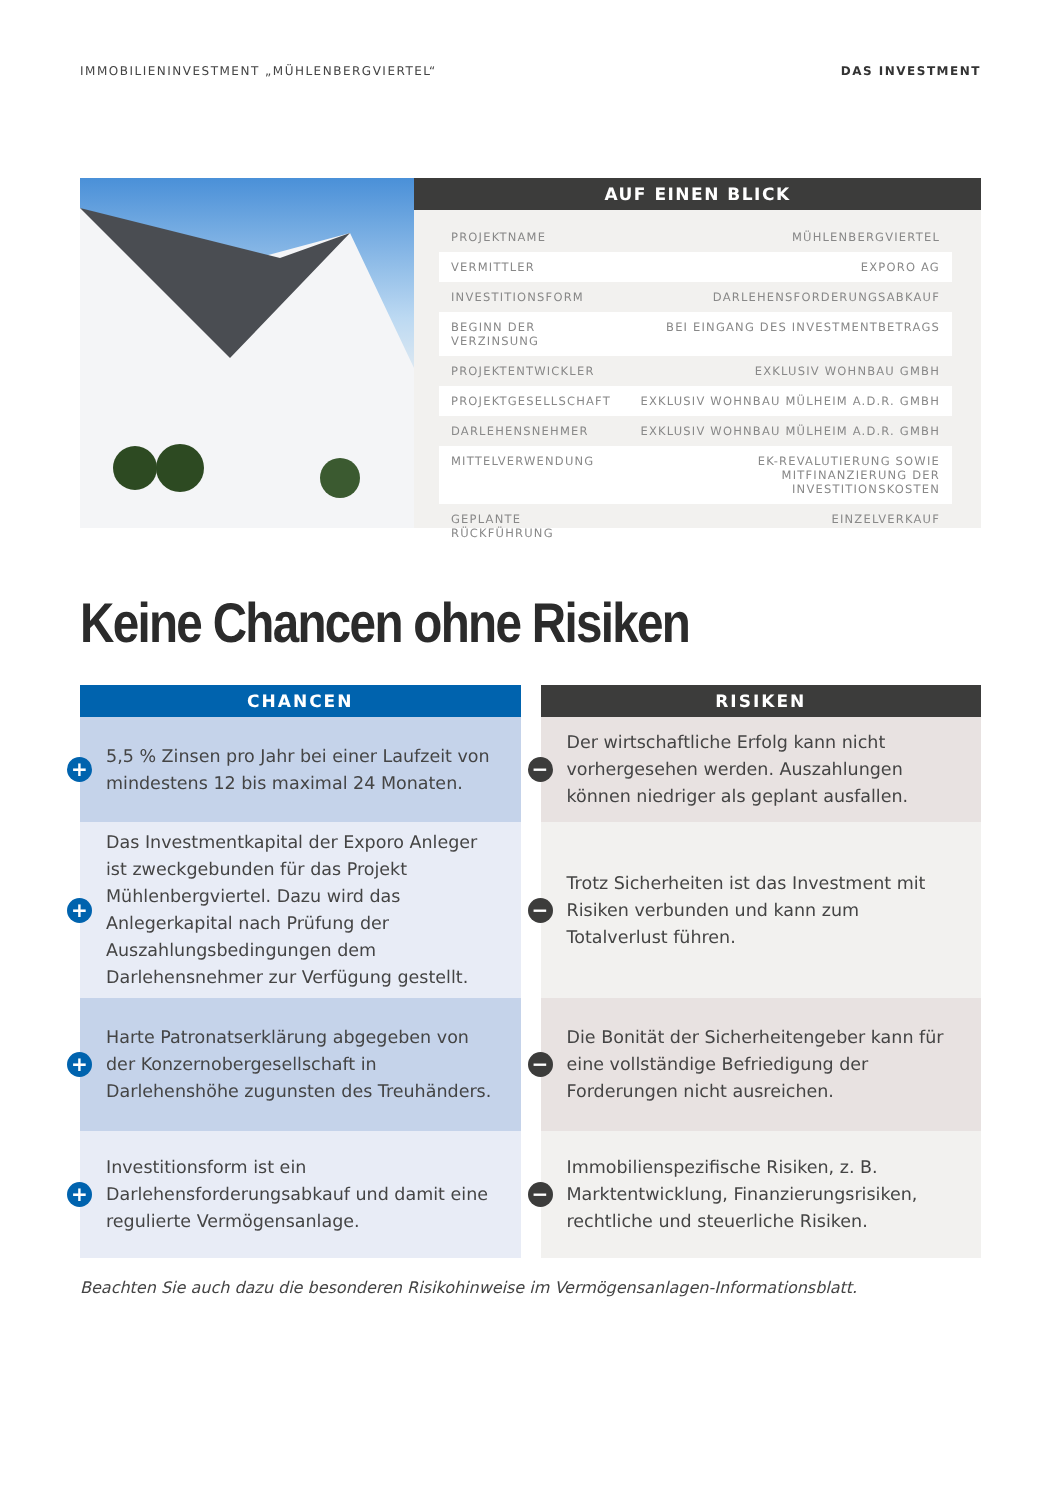IMMOBILIENINVESTMENT „MÜHLENBERGVIERTEL“DAS INVESTMENT
AUF EINEN BLICK
| PROJEKTNAME | MÜHLENBERGVIERTEL |
| VERMITTLER | EXPORO AG |
| INVESTITIONSFORM | DARLEHENSFORDERUNGSABKAUF |
| BEGINN DER VERZINSUNG | BEI EINGANG DES INVESTMENTBETRAGS |
| PROJEKTENTWICKLER | EXKLUSIV WOHNBAU GMBH |
| PROJEKTGESELLSCHAFT | EXKLUSIV WOHNBAU MÜLHEIM A.D.R. GMBH |
| DARLEHENSNEHMER | EXKLUSIV WOHNBAU MÜLHEIM A.D.R. GMBH |
| MITTELVERWENDUNG | EK-REVALUTIERUNG SOWIE MITFINANZIERUNG DER INVESTITIONSKOSTEN |
| GEPLANTE RÜCKFÜHRUNG | EINZELVERKAUF |
Keine Chancen ohne Risiken
CHANCEN
+ 5,5 % Zinsen pro Jahr bei einer Laufzeit von mindestens 12 bis maximal 24 Monaten.
+ Das Investmentkapital der Exporo Anleger ist zweckgebunden für das Projekt Mühlenbergviertel. Dazu wird das Anlegerkapital nach Prüfung der Auszahlungsbedingungen dem Darlehensnehmer zur Verfügung gestellt.
+ Harte Patronatserklärung abgegeben von der Konzernobergesellschaft in Darlehenshöhe zugunsten des Treuhänders.
+ Investitionsform ist ein Darlehensforderungsabkauf und damit eine regulierte Vermögensanlage.
RISIKEN
− Der wirtschaftliche Erfolg kann nicht vorhergesehen werden. Auszahlungen können niedriger als geplant ausfallen.
− Trotz Sicherheiten ist das Investment mit Risiken verbunden und kann zum Totalverlust führen.
− Die Bonität der Sicherheitengeber kann für eine vollständige Befriedigung der Forderungen nicht ausreichen.
− Immobilienspezifische Risiken, z. B. Marktentwicklung, Finanzierungsrisiken, rechtliche und steuerliche Risiken.
Beachten Sie auch dazu die besonderen Risikohinweise im Vermögensanlagen-Informationsblatt.